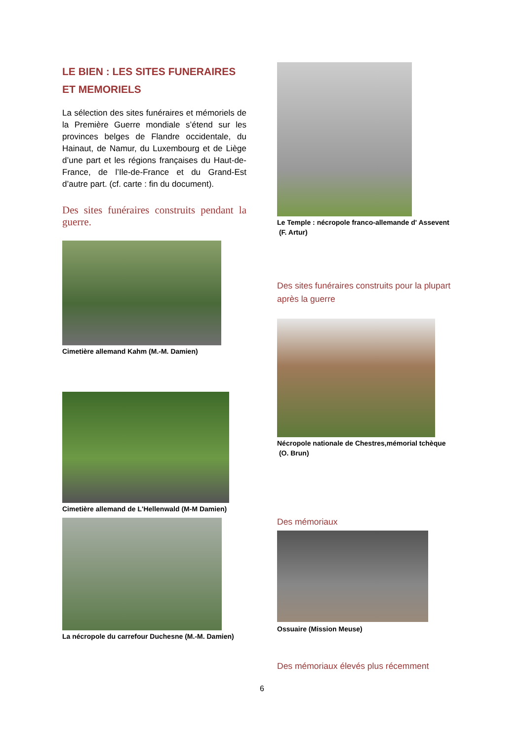LE BIEN : LES SITES FUNERAIRES ET MEMORIELS
La sélection des sites funéraires et mémoriels de la Première Guerre mondiale s’étend sur les provinces belges de Flandre occidentale, du Hainaut, de Namur, du Luxembourg et de Liège d’une part et les régions françaises du Haut-de-France, de l’Ile-de-France et du Grand-Est d’autre part. (cf. carte : fin du document).
Des sites funéraires construits pendant la guerre.
Cimetière allemand Kahm (M.-M. Damien)
Cimetière allemand de L'Hellenwald (M-M Damien)
La nécropole du carrefour Duchesne (M.-M. Damien)
Le Temple : nécropole franco-allemande d' Assevent
(F. Artur)
Des sites funéraires construits pour la plupart après la guerre
Nécropole nationale de Chestres,mémorial tchèque
(O. Brun)
Des mémoriaux
Ossuaire (Mission Meuse)
Des mémoriaux élevés plus récemment
6